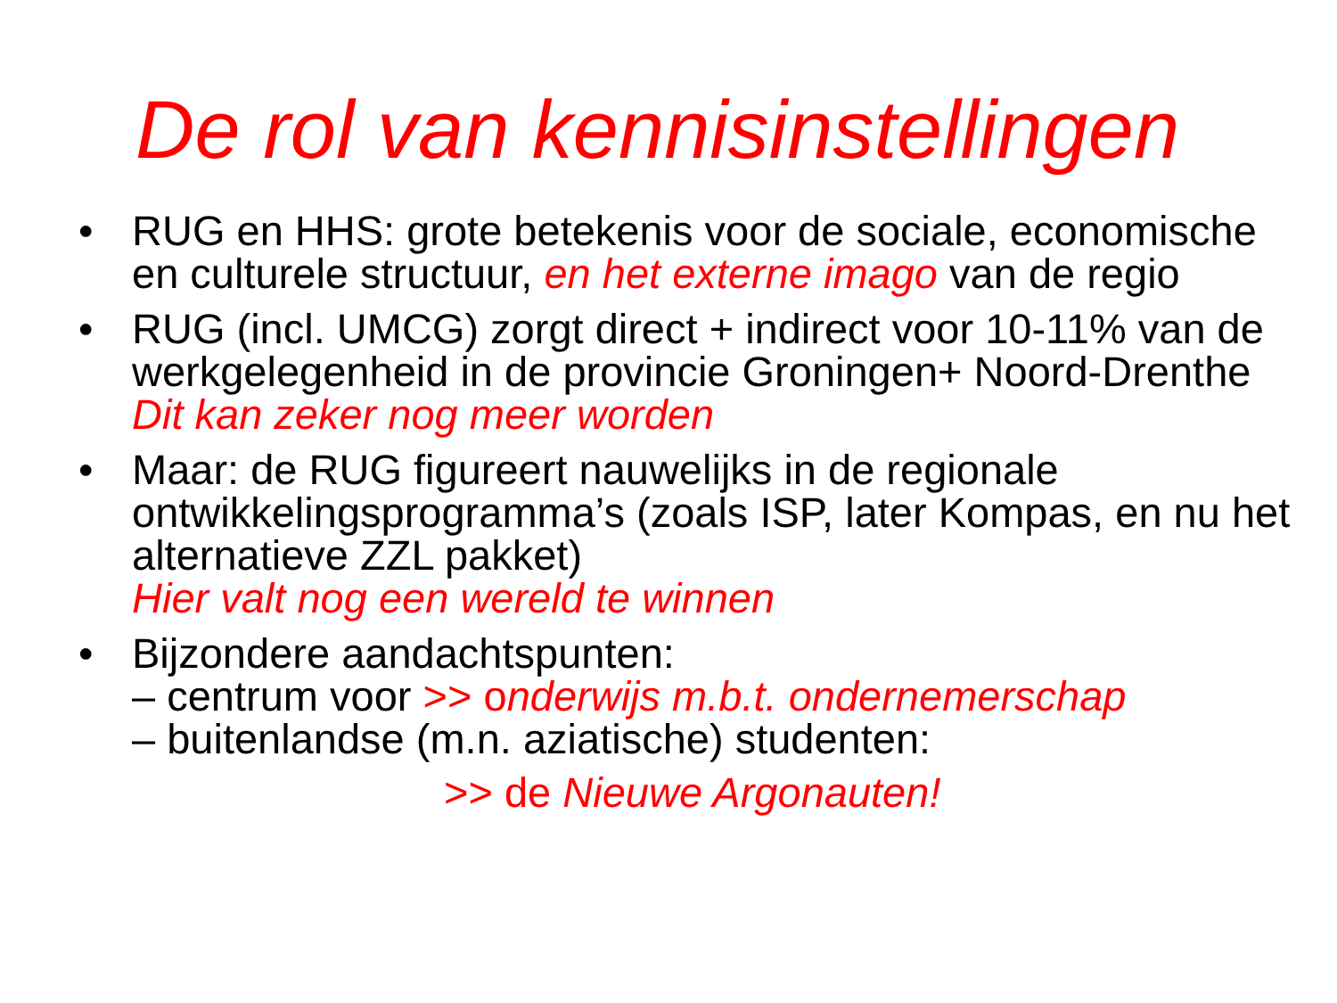De rol van kennisinstellingen
• RUG en HHS: grote betekenis voor de sociale, economische en culturele structuur, en het externe imago van de regio
• RUG (incl. UMCG) zorgt direct + indirect voor 10-11% van de werkgelegenheid in de provincie Groningen+ Noord-Drenthe
Dit kan zeker nog meer worden
• Maar: de RUG figureert nauwelijks in de regionale ontwikkelingsprogramma’s (zoals ISP, later Kompas, en nu het alternatieve ZZL pakket)
Hier valt nog een wereld te winnen
• Bijzondere aandachtspunten:
– centrum voor >> o nderwijs m.b.t. ondernemerschap
– buitenlandse (m.n. aziatische) studenten:
>> de Nieuwe Argonauten!